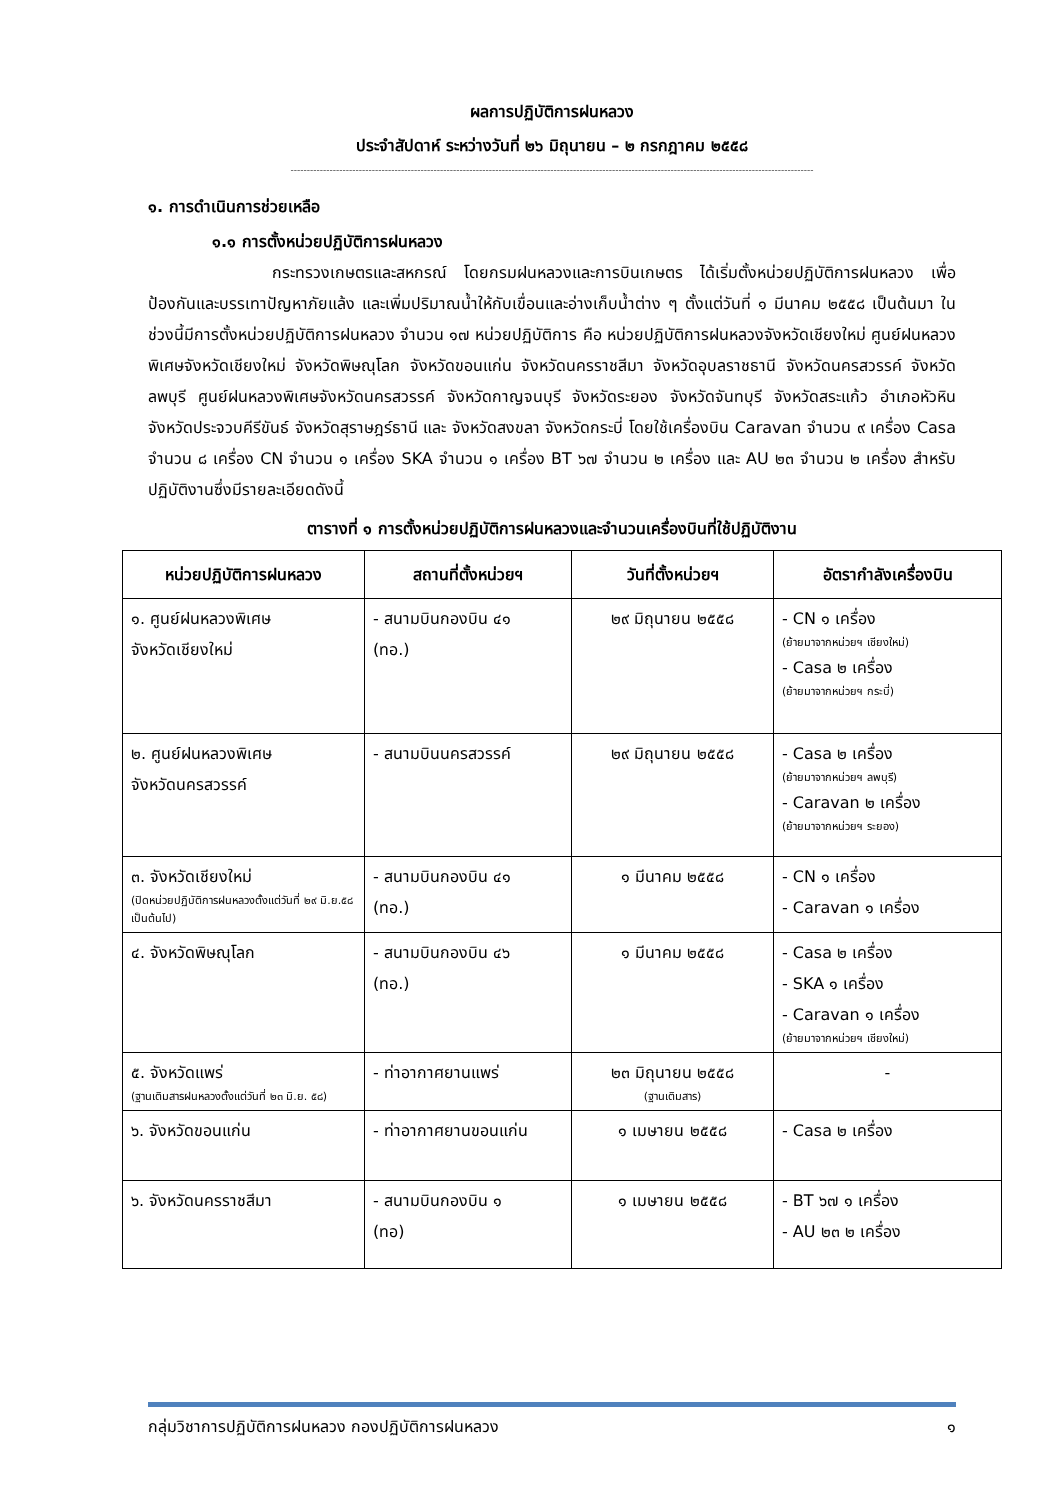ผลการปฏิบัติการฝนหลวง
ประจำสัปดาห์ ระหว่างวันที่ ๒๖ มิถุนายน – ๒ กรกฎาคม ๒๕๕๘
-----------------------------------------------------------------------------------------------------------------------------------------------------------------
๑. การดำเนินการช่วยเหลือ
๑.๑ การตั้งหน่วยปฏิบัติการฝนหลวง
กระทรวงเกษตรและสหกรณ์ โดยกรมฝนหลวงและการบินเกษตร ได้เริ่มตั้งหน่วยปฏิบัติการฝนหลวง เพื่อป้องกันและบรรเทาปัญหาภัยแล้ง และเพิ่มปริมาณน้ำให้กับเขื่อนและอ่างเก็บน้ำต่าง ๆ ตั้งแต่วันที่ ๑ มีนาคม ๒๕๕๘ เป็นต้นมา ในช่วงนี้มีการตั้งหน่วยปฏิบัติการฝนหลวง จำนวน ๑๗ หน่วยปฏิบัติการ คือ หน่วยปฏิบัติการฝนหลวงจังหวัดเชียงใหม่ ศูนย์ฝนหลวงพิเศษจังหวัดเชียงใหม่ จังหวัดพิษณุโลก จังหวัดขอนแก่น จังหวัดนครราชสีมา จังหวัดอุบลราชธานี จังหวัดนครสวรรค์ จังหวัดลพบุรี ศูนย์ฝนหลวงพิเศษจังหวัดนครสวรรค์ จังหวัดกาญจนบุรี จังหวัดระยอง จังหวัดจันทบุรี จังหวัดสระแก้ว อำเภอหัวหิน จังหวัดประจวบคีรีขันธ์ จังหวัดสุราษฎร์ธานี และ จังหวัดสงขลา จังหวัดกระบี่ โดยใช้เครื่องบิน Caravan จำนวน ๙ เครื่อง Casa จำนวน ๘ เครื่อง CN จำนวน ๑ เครื่อง SKA จำนวน ๑ เครื่อง BT ๖๗ จำนวน ๒ เครื่อง และ AU ๒๓ จำนวน ๒ เครื่อง สำหรับปฏิบัติงานซึ่งมีรายละเอียดดังนี้
ตารางที่ ๑ การตั้งหน่วยปฏิบัติการฝนหลวงและจำนวนเครื่องบินที่ใช้ปฏิบัติงาน
| หน่วยปฏิบัติการฝนหลวง | สถานที่ตั้งหน่วยฯ | วันที่ตั้งหน่วยฯ | อัตรากำลังเครื่องบิน |
| --- | --- | --- | --- |
| ๑. ศูนย์ฝนหลวงพิเศษ จังหวัดเชียงใหม่ | - สนามบินกองบิน ๔๑ (ทอ.) | ๒๙ มิถุนายน ๒๕๕๘ | - CN ๑ เครื่อง (ย้ายมาจากหน่วยฯ เชียงใหม่) - Casa ๒ เครื่อง (ย้ายมาจากหน่วยฯ กระบี่) |
| ๒. ศูนย์ฝนหลวงพิเศษ จังหวัดนครสวรรค์ | - สนามบินนครสวรรค์ | ๒๙ มิถุนายน ๒๕๕๘ | - Casa ๒ เครื่อง (ย้ายมาจากหน่วยฯ ลพบุรี) - Caravan ๒ เครื่อง (ย้ายมาจากหน่วยฯ ระยอง) |
| ๓. จังหวัดเชียงใหม่ (ปิดหน่วยปฏิบัติการฝนหลวงตั้งแต่วันที่ ๒๙ มิ.ย.๕๘ เป็นต้นไป) | - สนามบินกองบิน ๔๑ (ทอ.) | ๑ มีนาคม ๒๕๕๘ | - CN ๑ เครื่อง - Caravan ๑ เครื่อง |
| ๔. จังหวัดพิษณุโลก | - สนามบินกองบิน ๔๖ (ทอ.) | ๑ มีนาคม ๒๕๕๘ | - Casa ๒ เครื่อง - SKA ๑ เครื่อง - Caravan ๑ เครื่อง (ย้ายมาจากหน่วยฯ เชียงใหม่) |
| ๕. จังหวัดแพร่ (ฐานเติมสารฝนหลวงตั้งแต่วันที่ ๒๓ มิ.ย. ๕๘) | - ท่าอากาศยานแพร่ | ๒๓ มิถุนายน ๒๕๕๘ (ฐานเติมสาร) | - |
| ๖. จังหวัดขอนแก่น | - ท่าอากาศยานขอนแก่น | ๑ เมษายน ๒๕๕๘ | - Casa ๒ เครื่อง |
| ๖. จังหวัดนครราชสีมา | - สนามบินกองบิน ๑ (ทอ) | ๑ เมษายน ๒๕๕๘ | - BT ๖๗ ๑ เครื่อง - AU ๒๓ ๒ เครื่อง |
กลุ่มวิชาการปฏิบัติการฝนหลวง กองปฏิบัติการฝนหลวง ๑